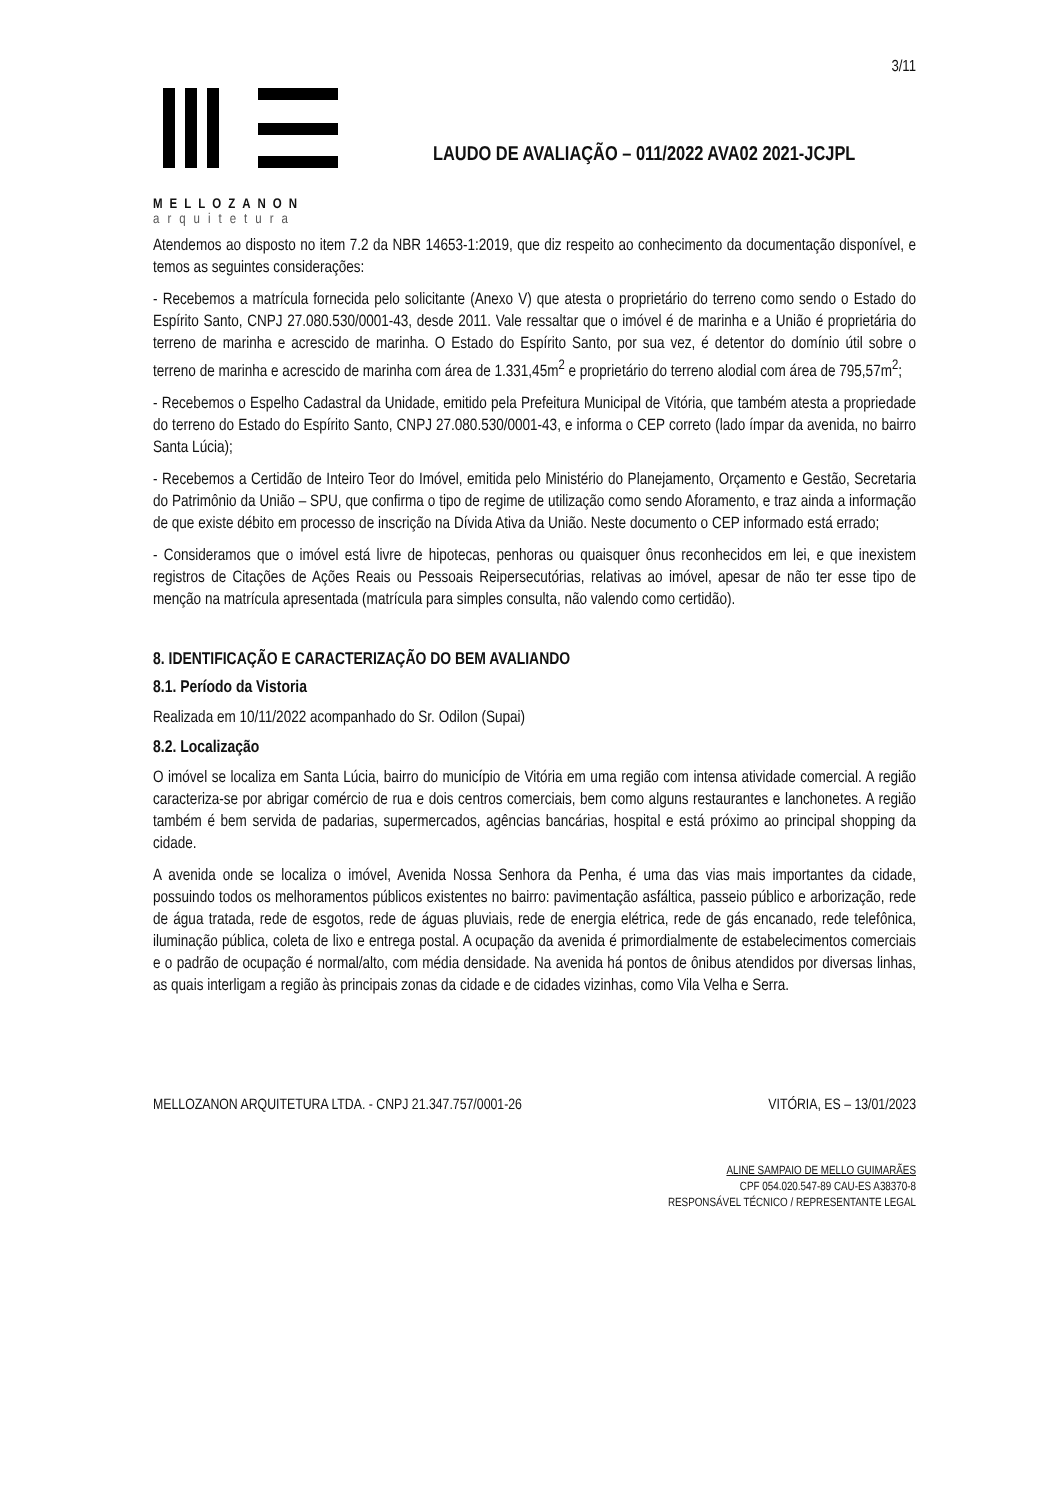3/11
MELLOZANON
arquitetura
LAUDO DE AVALIAÇÃO – 011/2022 AVA02 2021-JCJPL
Atendemos ao disposto no item 7.2 da NBR 14653-1:2019, que diz respeito ao conhecimento da documentação disponível, e temos as seguintes considerações:
- Recebemos a matrícula fornecida pelo solicitante (Anexo V) que atesta o proprietário do terreno como sendo o Estado do Espírito Santo, CNPJ 27.080.530/0001-43, desde 2011. Vale ressaltar que o imóvel é de marinha e a União é proprietária do terreno de marinha e acrescido de marinha. O Estado do Espírito Santo, por sua vez, é detentor do domínio útil sobre o terreno de marinha e acrescido de marinha com área de 1.331,45m<sup>2</sup> e proprietário do terreno alodial com área de 795,57m<sup>2</sup>;
- Recebemos o Espelho Cadastral da Unidade, emitido pela Prefeitura Municipal de Vitória, que também atesta a propriedade do terreno do Estado do Espírito Santo, CNPJ 27.080.530/0001-43, e informa o CEP correto (lado ímpar da avenida, no bairro Santa Lúcia);
- Recebemos a Certidão de Inteiro Teor do Imóvel, emitida pelo Ministério do Planejamento, Orçamento e Gestão, Secretaria do Patrimônio da União – SPU, que confirma o tipo de regime de utilização como sendo Aforamento, e traz ainda a informação de que existe débito em processo de inscrição na Dívida Ativa da União. Neste documento o CEP informado está errado;
- Consideramos que o imóvel está livre de hipotecas, penhoras ou quaisquer ônus reconhecidos em lei, e que inexistem registros de Citações de Ações Reais ou Pessoais Reipersecutórias, relativas ao imóvel, apesar de não ter esse tipo de menção na matrícula apresentada (matrícula para simples consulta, não valendo como certidão).
8. IDENTIFICAÇÃO E CARACTERIZAÇÃO DO BEM AVALIANDO
8.1. Período da Vistoria
Realizada em 10/11/2022 acompanhado do Sr. Odilon (Supai)
8.2. Localização
O imóvel se localiza em Santa Lúcia, bairro do município de Vitória em uma região com intensa atividade comercial. A região caracteriza-se por abrigar comércio de rua e dois centros comerciais, bem como alguns restaurantes e lanchonetes. A região também é bem servida de padarias, supermercados, agências bancárias, hospital e está próximo ao principal shopping da cidade.
A avenida onde se localiza o imóvel, Avenida Nossa Senhora da Penha, é uma das vias mais importantes da cidade, possuindo todos os melhoramentos públicos existentes no bairro: pavimentação asfáltica, passeio público e arborização, rede de água tratada, rede de esgotos, rede de águas pluviais, rede de energia elétrica, rede de gás encanado, rede telefônica, iluminação pública, coleta de lixo e entrega postal. A ocupação da avenida é primordialmente de estabelecimentos comerciais e o padrão de ocupação é normal/alto, com média densidade. Na avenida há pontos de ônibus atendidos por diversas linhas, as quais interligam a região às principais zonas da cidade e de cidades vizinhas, como Vila Velha e Serra.
MELLOZANON ARQUITETURA LTDA. - CNPJ 21.347.757/0001-26 VITÓRIA, ES – 13/01/2023
ALINE SAMPAIO DE MELLO GUIMARÃES
CPF 054.020.547-89 CAU-ES A38370-8
RESPONSÁVEL TÉCNICO / REPRESENTANTE LEGAL